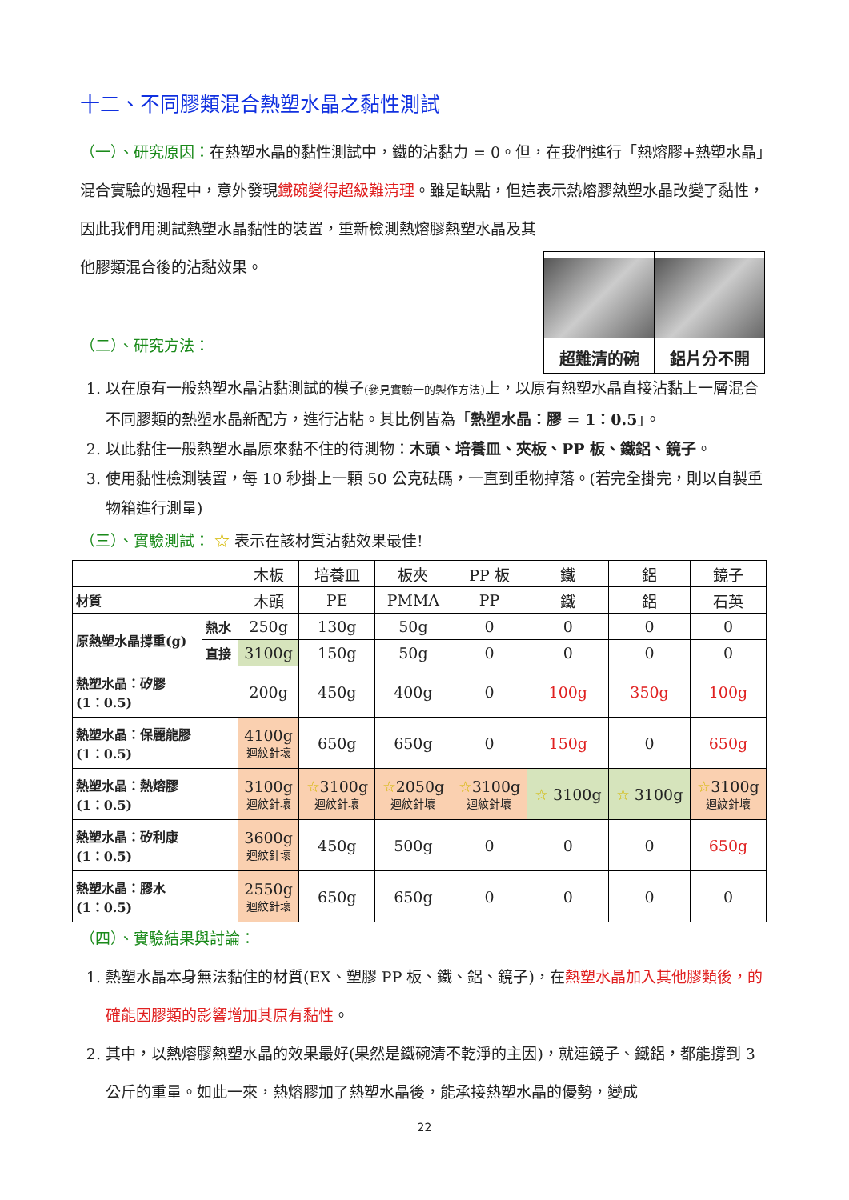十二、不同膠類混合熱塑水晶之黏性測試
（一）、研究原因：在熱塑水晶的黏性測試中，鐵的沾黏力 = 0。但，在我們進行「熱熔膠+熱塑水晶」混合實驗的過程中，意外發現鐵碗變得超級難清理。雖是缺點，但這表示熱熔膠熱塑水晶改變了黏性，因此我們用測試熱塑水晶黏性的裝置，重新檢測熱熔膠熱塑水晶及其
超難清的碗 鋁片分不開
他膠類混合後的沾黏效果。
（二）、研究方法：
1. 以在原有一般熱塑水晶沾黏測試的模子(參見實驗一的製作方法) 上，以原有熱塑水晶直接沾黏上一層混合不同膠類的熱塑水晶新配方，進行沾粘。其比例皆為「熱塑水晶：膠 = 1：0.5」。
2. 以此黏住一般熱塑水晶原來黏不住的待測物：木頭、培養皿、夾板、PP 板、鐵鋁、鏡子。
3. 使用黏性檢測裝置，每 10 秒掛上一顆 50 公克砝碼，一直到重物掉落。(若完全掛完，則以自製重物箱進行測量)
（三）、實驗測試： ☆ 表示在該材質沾黏效果最佳!
| | | 木板 | 培養皿 | 板夾 | PP 板 | 鐵 | 鋁 | 鏡子 |
| --- | --- | --- | --- | --- | --- | --- | --- | --- |
| 材質 | | 木頭 | PE | PMMA | PP | 鐵 | 鋁 | 石英 |
| 原熱塑水晶撐重(g) | 熱水 | 250g | 130g | 50g | 0 | 0 | 0 | 0 |
| | 直接 | 3100g | 150g | 50g | 0 | 0 | 0 | 0 |
| 熱塑水晶：矽膠 (1：0.5) | | 200g | 450g | 400g | 0 | 100g | 350g | 100g |
| 熱塑水晶：保麗龍膠 (1：0.5) | | 4100g 迴紋針壞 | 650g | 650g | 0 | 150g | 0 | 650g |
| 熱塑水晶：熱熔膠 (1：0.5) | | 3100g 迴紋針壞 | ☆ 3100g 迴紋針壞 | ☆ 2050g 迴紋針壞 | ☆ 3100g 迴紋針壞 | ☆ 3100g | ☆ 3100g | ☆ 3100g 迴紋針壞 |
| 熱塑水晶：矽利康 (1：0.5) | | 3600g 迴紋針壞 | 450g | 500g | 0 | 0 | 0 | 650g |
| 熱塑水晶：膠水 (1：0.5) | | 2550g 迴紋針壞 | 650g | 650g | 0 | 0 | 0 | 0 |
（四）、實驗結果與討論：
1. 熱塑水晶本身無法黏住的材質(EX、塑膠 PP 板、鐵、鋁、鏡子)，在熱塑水晶加入其他膠類後，的確能因膠類的影響增加其原有黏性。
2. 其中，以熱熔膠熱塑水晶的效果最好(果然是鐵碗清不乾淨的主因)，就連鏡子、鐵鋁，都能撐到 3 公斤的重量。如此一來，熱熔膠加了熱塑水晶後，能承接熱塑水晶的優勢，變成
22